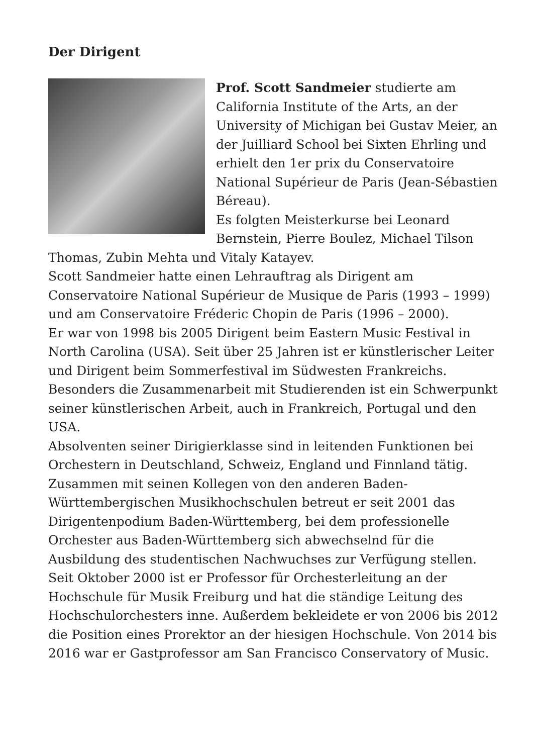Der Dirigent
Prof. Scott Sandmeier studierte am California Institute of the Arts, an der University of Michigan bei Gustav Meier, an der Juilliard School bei Sixten Ehrling und erhielt den 1er prix du Conservatoire National Supérieur de Paris (Jean-Sébastien Béreau).
Es folgten Meisterkurse bei Leonard Bernstein, Pierre Boulez, Michael Tilson Thomas, Zubin Mehta und Vitaly Katayev.
Scott Sandmeier hatte einen Lehrauftrag als Dirigent am Conservatoire National Supérieur de Musique de Paris (1993 – 1999) und am Conservatoire Fréderic Chopin de Paris (1996 – 2000).
Er war von 1998 bis 2005 Dirigent beim Eastern Music Festival in North Carolina (USA). Seit über 25 Jahren ist er künstlerischer Leiter und Dirigent beim Sommerfestival im Südwesten Frankreichs. Besonders die Zusammenarbeit mit Studierenden ist ein Schwerpunkt seiner künstlerischen Arbeit, auch in Frankreich, Portugal und den USA.
Absolventen seiner Dirigierklasse sind in leitenden Funktionen bei Orchestern in Deutschland, Schweiz, England und Finnland tätig. Zusammen mit seinen Kollegen von den anderen Baden-Württembergischen Musikhochschulen betreut er seit 2001 das Dirigentenpodium Baden-Württemberg, bei dem professionelle Orchester aus Baden-Württemberg sich abwechselnd für die Ausbildung des studentischen Nachwuchses zur Verfügung stellen.
Seit Oktober 2000 ist er Professor für Orchesterleitung an der Hochschule für Musik Freiburg und hat die ständige Leitung des Hochschulorchesters inne. Außerdem bekleidete er von 2006 bis 2012 die Position eines Prorektor an der hiesigen Hochschule. Von 2014 bis 2016 war er Gastprofessor am San Francisco Conservatory of Music.